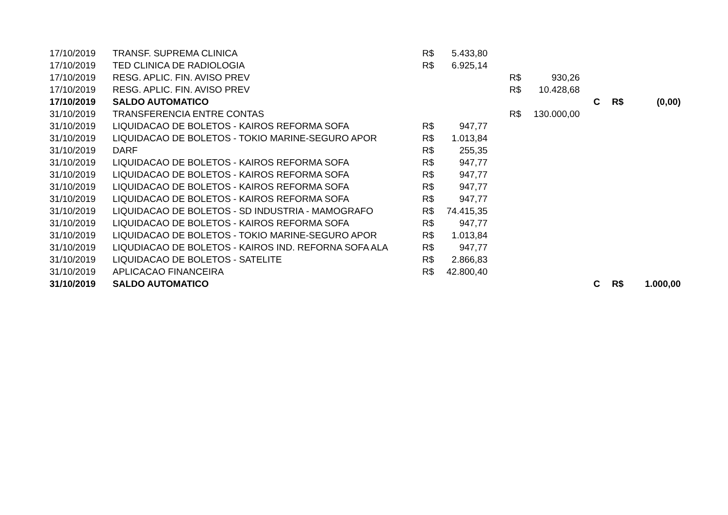| 17/10/2019 | TRANSF. SUPREMA CLINICA | R$ | 5.433,80 | | | | | |
| 17/10/2019 | TED CLINICA DE RADIOLOGIA | R$ | 6.925,14 | | | | | |
| 17/10/2019 | RESG. APLIC. FIN. AVISO PREV | | | R$ | 930,26 | | | |
| 17/10/2019 | RESG. APLIC. FIN. AVISO PREV | | | R$ | 10.428,68 | | | |
| 17/10/2019 | SALDO AUTOMATICO | | | | | C | R$ | (0,00) |
| 31/10/2019 | TRANSFERENCIA ENTRE CONTAS | | | R$ | 130.000,00 | | | |
| 31/10/2019 | LIQUIDACAO DE BOLETOS - KAIROS REFORMA SOFA | R$ | 947,77 | | | | | |
| 31/10/2019 | LIQUIDACAO DE BOLETOS - TOKIO MARINE-SEGURO APOR | R$ | 1.013,84 | | | | | |
| 31/10/2019 | DARF | R$ | 255,35 | | | | | |
| 31/10/2019 | LIQUIDACAO DE BOLETOS - KAIROS REFORMA SOFA | R$ | 947,77 | | | | | |
| 31/10/2019 | LIQUIDACAO DE BOLETOS - KAIROS REFORMA SOFA | R$ | 947,77 | | | | | |
| 31/10/2019 | LIQUIDACAO DE BOLETOS - KAIROS REFORMA SOFA | R$ | 947,77 | | | | | |
| 31/10/2019 | LIQUIDACAO DE BOLETOS - KAIROS REFORMA SOFA | R$ | 947,77 | | | | | |
| 31/10/2019 | LIQUIDACAO DE BOLETOS - SD INDUSTRIA - MAMOGRAFO | R$ | 74.415,35 | | | | | |
| 31/10/2019 | LIQUIDACAO DE BOLETOS - KAIROS REFORMA SOFA | R$ | 947,77 | | | | | |
| 31/10/2019 | LIQUIDACAO DE BOLETOS - TOKIO MARINE-SEGURO APOR | R$ | 1.013,84 | | | | | |
| 31/10/2019 | LIQUDIACAO DE BOLETOS - KAIROS IND. REFORNA SOFA ALA | R$ | 947,77 | | | | | |
| 31/10/2019 | LIQUIDACAO DE BOLETOS - SATELITE | R$ | 2.866,83 | | | | | |
| 31/10/2019 | APLICACAO FINANCEIRA | R$ | 42.800,40 | | | | | |
| 31/10/2019 | SALDO AUTOMATICO | | | | | C | R$ | 1.000,00 |